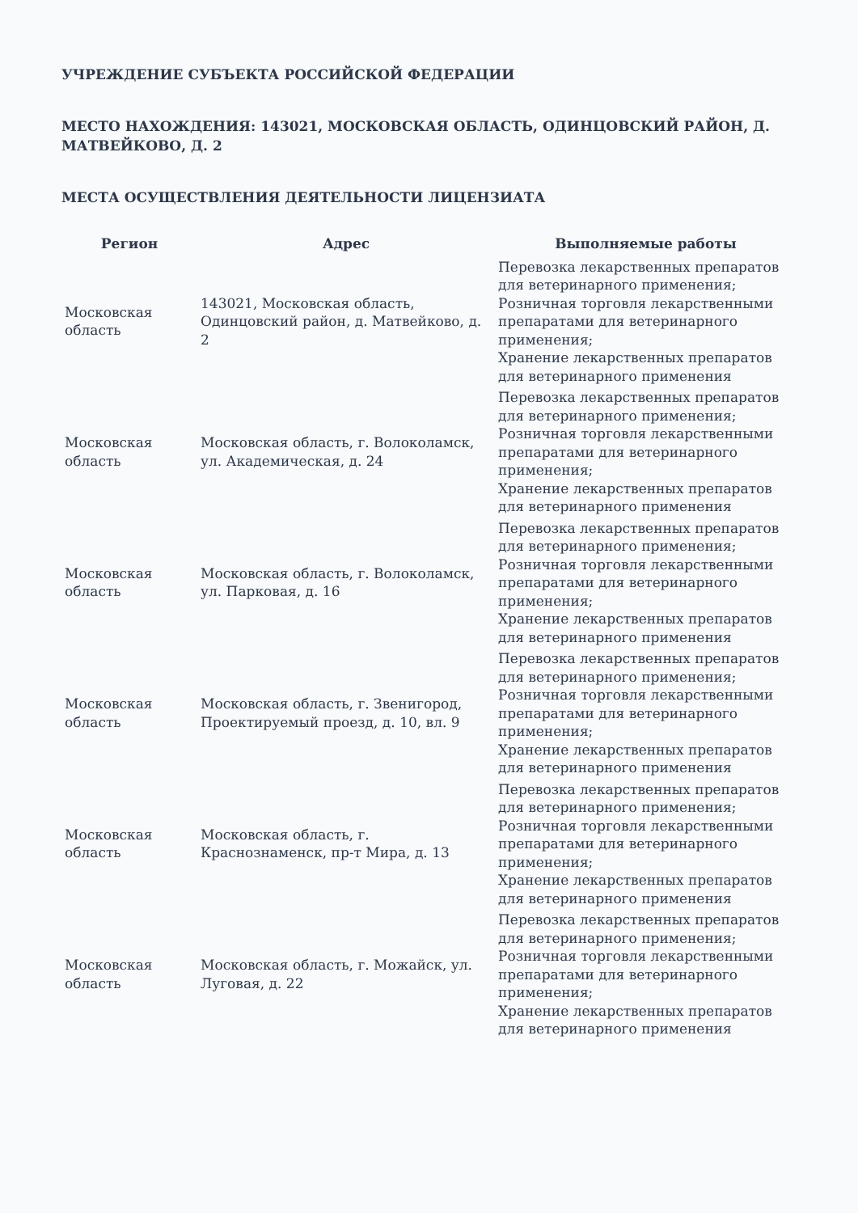УЧРЕЖДЕНИЕ СУБЪЕКТА РОССИЙСКОЙ ФЕДЕРАЦИИ
МЕСТО НАХОЖДЕНИЯ: 143021, МОСКОВСКАЯ ОБЛАСТЬ, ОДИНЦОВСКИЙ РАЙОН, Д. МАТВЕЙКОВО, Д. 2
МЕСТА ОСУЩЕСТВЛЕНИЯ ДЕЯТЕЛЬНОСТИ ЛИЦЕНЗИАТА
| Регион | Адрес | Выполняемые работы |
| --- | --- | --- |
| Московская область | 143021, Московская область, Одинцовский район, д. Матвейково, д. 2 | Перевозка лекарственных препаратов для ветеринарного применения; Розничная торговля лекарственными препаратами для ветеринарного применения; Хранение лекарственных препаратов для ветеринарного применения |
| Московская область | Московская область, г. Волоколамск, ул. Академическая, д. 24 | Перевозка лекарственных препаратов для ветеринарного применения; Розничная торговля лекарственными препаратами для ветеринарного применения; Хранение лекарственных препаратов для ветеринарного применения |
| Московская область | Московская область, г. Волоколамск, ул. Парковая, д. 16 | Перевозка лекарственных препаратов для ветеринарного применения; Розничная торговля лекарственными препаратами для ветеринарного применения; Хранение лекарственных препаратов для ветеринарного применения |
| Московская область | Московская область, г. Звенигород, Проектируемый проезд, д. 10, вл. 9 | Перевозка лекарственных препаратов для ветеринарного применения; Розничная торговля лекарственными препаратами для ветеринарного применения; Хранение лекарственных препаратов для ветеринарного применения |
| Московская область | Московская область, г. Краснознаменск, пр-т Мира, д. 13 | Перевозка лекарственных препаратов для ветеринарного применения; Розничная торговля лекарственными препаратами для ветеринарного применения; Хранение лекарственных препаратов для ветеринарного применения |
| Московская область | Московская область, г. Можайск, ул. Луговая, д. 22 | Перевозка лекарственных препаратов для ветеринарного применения; Розничная торговля лекарственными препаратами для ветеринарного применения; Хранение лекарственных препаратов для ветеринарного применения |